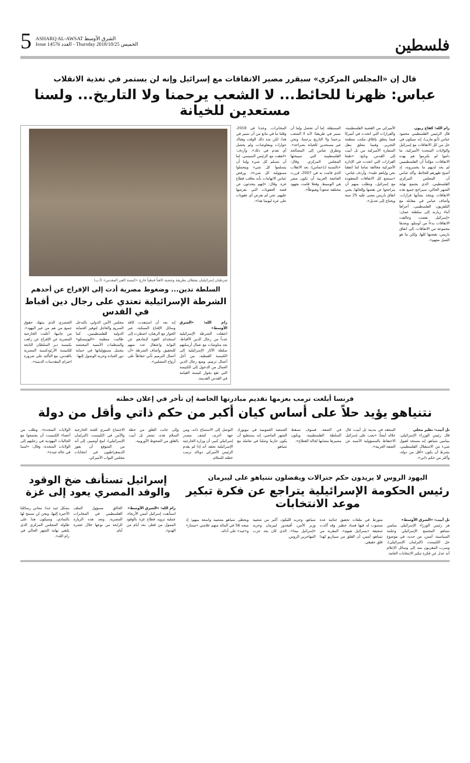فلسطين
5 ASHARQ AL-AWSAT الشرق الأوسط
Issue 14576 العدد - Thursday 2018/10/25 الخميس
قال إن «المجلس المركزي» سيقرر مصير الاتفاقات مع إسرائيل وإنه لن يستمر في تغذية الانقلاب
عباس: ظهرنا للحائط... لا الشعب يرحمنا ولا التاريخ... ولسنا مستعدين للخيانة
رام الله: كفاح زبون
قال الرئيس الفلسطيني محمود عباس (أبو مازن)، إنه سيكون في حل من كل الاتفاقات مع إسرائيل والولايات المتحدة الأميركية، ما داموا لم يلتزموا هم بهذه الاتفاقات، مؤكداً أن الفلسطينيين لم يعد لديهم ما يخسرونه، إذ أصبح ظهرهم للحائط. وأكد عباس أن المجلس المركزي الفلسطيني، الذي يجتمع نهاية الشهر الحالي، سيراجع جميع هذه الاتفاقات ويتخذ بشأنها قرارات. وأضاف عباس في مقابلة مع التلفزيون الفلسطيني، أجراها أثناء زيارته إلى سلطنة عمان: «إسرائيل نقضت وخالفت الاتفاقات بدءاً من أوسلو، وبعدها مجموعة من الاتفاقات، إلى اتفاق باريس، نقضتها كلها، ولكن ما هو العمل معهم».
الأميركي من القضية الفلسطينية، والقرارات التي اتخذت في أميركا فيما يتعلق بإغلاق مكتب منظمة التحرير، وفيما يتعلق بنقل السفارة الأميركية من تل أبيب إلى القدس. وتابع: «طبعا القرارات التي اتخذت في الإدارة الأميركية مخالفة تماما لما اتفقنا نحن وإياهم عليه». وأردف عباس: «سنضع كل الاتفاقات المعقودة مع إسرائيل، ونطلب منهم أن يتراجعوا عن نقضها وإلغائها. يعني اتفاق باريس مضى عليه 25 سنة ويحتاج إلى تعديل».
المستقلة. إما أن تحصل وإما أن نسير في طريقنا؛ لأنه لا الشعب يرحمنا ولا التاريخ يرحمنا، ونحن غير مستعدين للخيانة بصراحة». وتطرق عباس إلى المصالحة الفلسطينية التي سيبحثها المجلس المركزي. وقال: «بالنسبة لـ(حماس)، بعد الانقلاب الذي قامت به في 2007، قررت الجامعة العربية أن تكون مصر هي الوسيط. وفعلا قامت بجهود مختلفة صعوداً وهبوطاً».
المخابرات. وعدنا في 2018، وقلنا ما في مانع من أن نسير في هذا، لكن منذ ذلك الوقت وهناك حوارات ومفاوضات، ولم يحصل أي تقدم في ذلك». وأردف: «اتفقت مع الرئيس السيسي، إما أن نتسلم كل شيء وإما أن يتسلموا كل شيء ويتحملوا مسؤولية كل شيء». ورفض عباس الاتهامات بأنه يعاقب قطاع غزة. وقال: «إنهم يتحدثون عن قصة العقوبات التي نفرضها عليهم. نحن لم نفرض أي عقوبات على غزة ليومنا هذا».
شرطيان إسرائيليان يعتقلان بطريقة وحشية كاهناً قبطياً خارج «كنيسة القبر المقدس» (أ.ب)
السلطة تدين... وضغوط مصرية أدت إلى الإفراج عن أحدهم
الشرطة الإسرائيلية تعتدي على رجال دين أقباط في القدس
رام الله: «الشرق الأوسط»
اعتقلت الشرطة الإسرائيلية عدداً من رجال الدين الأقباط، بعد مناوشات مع عمال أرسلتهم سلطة الآثار الإسرائيلية إلى الكنيسة القبطية، من أجل أعمال ترميم. ومنع رجال الدين العمال من الدخول إلى الكنيسة التي تقع بجوار كنيسة القيامة في القدس القديمة.
إنه بعد أن استنفدت كافة وسائل الإقناع الممكنة، عبر الحوار مع الرهبان، اضطرت إلى استخدام القوة لإبعادهم عن البوابة واعتقال عدد منهم للتحقيق. وأضاف الشرطة «أن أعمال الترميم تأتي حفاظاً على أرواح المصلين».
مجلس الأمن الدولي، بالتدخل السريع والعاجل لتوفير الحماية الدولية للفلسطينيين، كما طالبت منظمة «اليونيسكو» والمنظمات الأممية المختصة بتحمل مسؤولياتها في حماية دور العبادة وحرية الوصول إليها.
العنصري الذي ينتهك حقوق جميع من هم من غير اليهود». من جانبها، أعلنت الخارجية المصرية عن الإفراج عن راهب بكنيسة دير السلطان التابعة للكنيسة الأرثوذكسية المصرية بالقدس، مع التأكيد على ضرورة احترام المقدسات الدينية».
فرنسا أبلغت ترمب بعزمها تقديم مبادرتها الخاصة إن تأخر في إعلان خطته
نتنياهو يؤيد حلاً على أساس كيان أكبر من حكم ذاتي وأقل من دولة
تل أبيب: نظير مجلي
قال رئيس الوزراء الإسرائيلي، بنيامين نتنياهو، إنه مستعد لقبول شيء من الاستقلال الفلسطيني، بشرط أن يكون «أقل من دولة، وأكثر من حكم ذاتي».
المنعقد في مدينة تل أبيب، قال خلاله أيضاً: «يجب على إسرائيل الاحتفاظ بالمسؤولية الأمنية عن الضفة الغربية».
في الضفة، فسوف تسقط السلطة الفلسطينية، ويكون مصيرها مشابها لحالة القطاع».
الجمعية العمومية في نيويورك الشهر الماضي، إنه يستطيع أن يكون حازما وصلبا في تعامله مع نتنياهو.
التوصل إلى الاستنتاج ذاته. ومن جهة أخرى، كشف مصدر إسرائيلي كبير، أن وزارة الخارجية الإسرائيلية تعتقد أنه إذا لم يقدم الرئيس الأميركي دونالد ترمب خطته للسلام.
وإلى جانب القلق من خطة السلام هذه، تشعر تل أبيب بالقلق من الضغوط الأوروبية.
الاجتماع السري للجنة الخارجية والأمن في الكنيست (البرلمان الإسرائيلي)، لمح أوشبيز، إلى أنه من المتوقع أن يفوز الديمقراطيون في انتخابات مجلس النواب الأميركي.
الولايات المتحدة». وطلب من أعضاء الكنيست أن يجتمعوا مع الجاليات اليهودية في رحلتهم إلى الولايات المتحدة، وقال: «لسنا في حالة جيدة».
اليهود الروس لا يريدون حكم جنرالات ويفضلون نتنياهو على ليبرمان
رئيس الحكومة الإسرائيلية يتراجع عن فكرة تبكير موعد الانتخابات
تل أبيب: «الشرق الأوسط»
هز رئيس الوزراء الإسرائيلي بنيامين نتنياهو المجتمع الإسرائيلي وحلبته السياسية، أمس، من جديد، في موضوع حل الكنيست (البرلمان الإسرائيلي)، وسرب المقربون منه إلى وسائل الإعلام أنه عدل عن فكرة تبكير الانتخابات العامة.
متورط في ملفات تحقيق جنائية عدة منسوب له فيها فساد خطير. وقد أكدت صحيفة «يسرائيل هيوم»، المقربة من نتنياهو، أمس، أن القلق من سيناريو كهذا قلق حقيقي.
نتنياهو، وحزبه الليكود، أكبر من شعبية وزير الأمن، أفيغدور ليبرمان وحزبه «إسرائيل بيتنا»، الذي كان يعد حزب المهاجرين الروس.
ويحظى نتنياهو بشعبية واسعة بينهم؛ إذ منحه 56 في المائة منهم علامتي «ممتاز» و«جيد» على أدائه.
إسرائيل تستأنف ضخ الوقود
والوفد المصري يعود إلى غزة
رام الله: «الشرق الأوسط»
استأنفت إسرائيل أمس الأربعاء، عملية تزويد قطاع غزة بالوقود الممول من قطر، بعد أيام من الهدوء.
الخالق مسؤول الملف الفلسطيني في المخابرات المصرية. وتعد هذه الزيارة الرابعة من نوعها خلال عشرة أيام.
بشكل جيد جدا، معاني رسائلنا الأخيرة إليها، ونحن لن نسمح لها بالتمادي. وسيكون هذا على طاولة المجلس المركزي الذي يلتقي نهاية الشهر الحالي في رام الله».